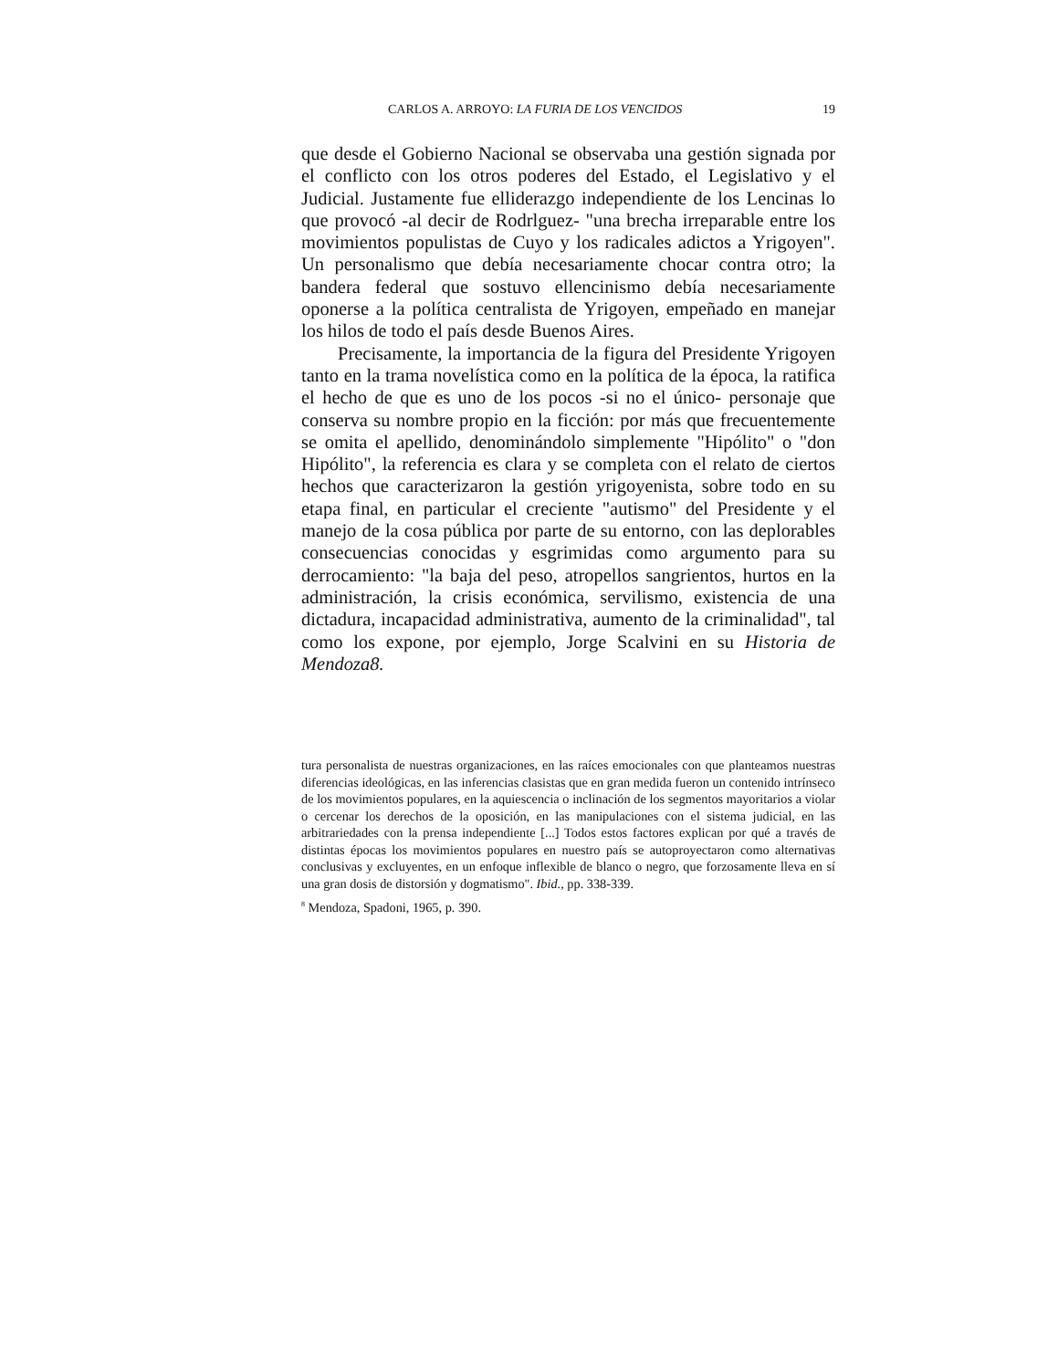CARLOS A. ARROYO: LA FURIA DE LOS VENCIDOS 19
que desde el Gobierno Nacional se observaba una gestión signada por el conflicto con los otros poderes del Estado, el Legislativo y el Judicial. Justamente fue elliderazgo independiente de los Lencinas lo que provocó -al decir de Rodrlguez- "una brecha irreparable entre los movimientos populistas de Cuyo y los radicales adictos a Yrigoyen". Un personalismo que debía necesariamente chocar contra otro; la bandera federal que sostuvo ellencinismo debía necesariamente oponerse a la política centralista de Yrigoyen, empeñado en manejar los hilos de todo el país desde Buenos Aires.
Precisamente, la importancia de la figura del Presidente Yrigoyen tanto en la trama novelística como en la política de la época, la ratifica el hecho de que es uno de los pocos -si no el único- personaje que conserva su nombre propio en la ficción: por más que frecuentemente se omita el apellido, denominándolo simplemente "Hipólito" o "don Hipólito", la referencia es clara y se completa con el relato de ciertos hechos que caracterizaron la gestión yrigoyenista, sobre todo en su etapa final, en particular el creciente "autismo" del Presidente y el manejo de la cosa pública por parte de su entorno, con las deplorables consecuencias conocidas y esgrimidas como argumento para su derrocamiento: "la baja del peso, atropellos sangrientos, hurtos en la administración, la crisis económica, servilismo, existencia de una dictadura, incapacidad administrativa, aumento de la criminalidad", tal como los expone, por ejemplo, Jorge Scalvini en su Historia de Mendoza8.
tura personalista de nuestras organizaciones, en las raíces emocionales con que planteamos nuestras diferencias ideológicas, en las inferencias clasistas que en gran medida fueron un contenido intrínseco de los movimientos populares, en la aquiescencia o inclinación de los segmentos mayoritarios a violar o cercenar los derechos de la oposición, en las manipulaciones con el sistema judicial, en las arbitrariedades con la prensa independiente [...] Todos estos factores explican por qué a través de distintas épocas los movimientos populares en nuestro país se autoproyectaron como alternativas conclusivas y excluyentes, en un enfoque inflexible de blanco o negro, que forzosamente lleva en sí una gran dosis de distorsión y dogmatismo". Ibid., pp. 338-339.
<sup>8</sup> Mendoza, Spadoni, 1965, p. 390.